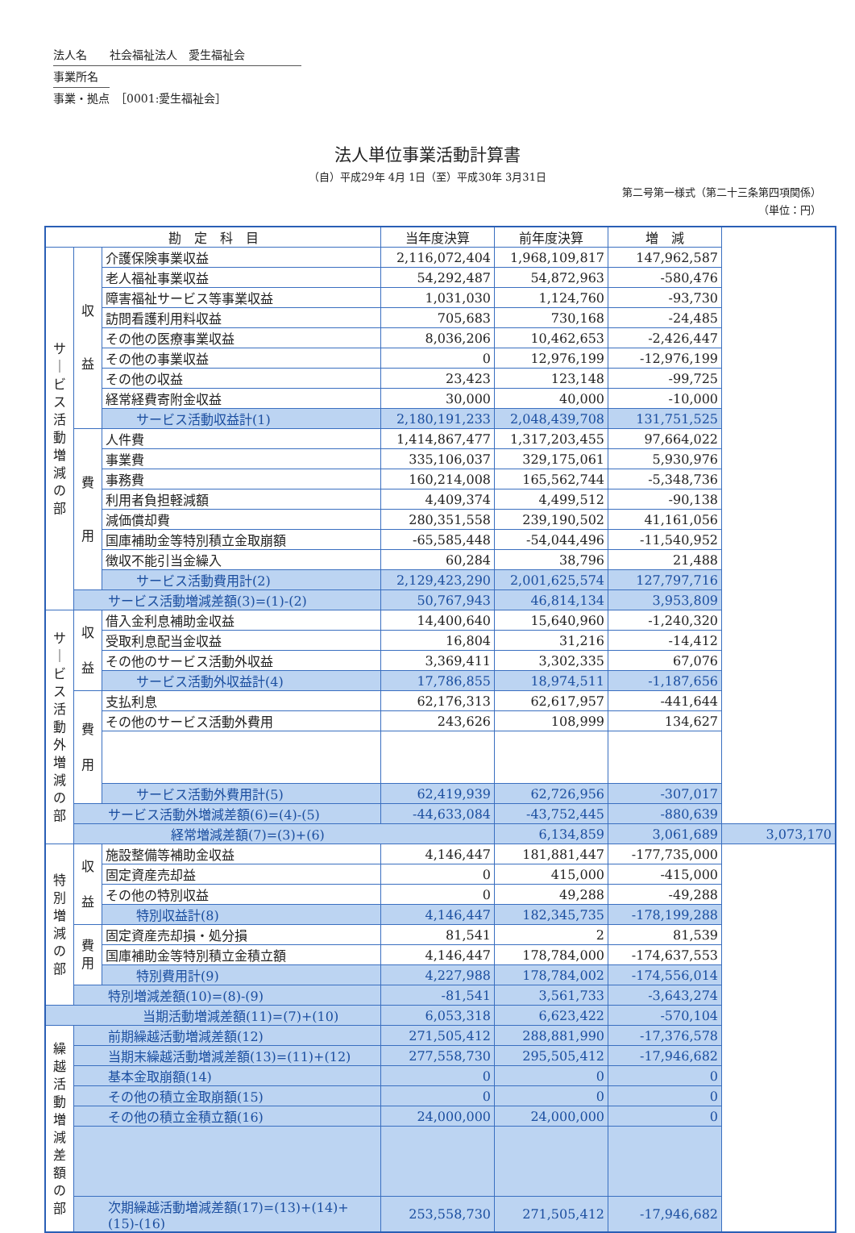法人名　　社会福祉法人　愛生福祉会　　　　　
事業所名　
事業・拠点　［0001:愛生福祉会］
法人単位事業活動計算書
（自）平成29年 4月 1日（至）平成30年 3月31日
第二号第一様式（第二十三条第四項関係）
（単位：円）
| 勘 定 科 目 | | | 当年度決算 | 前年度決算 | 増 減 | |
| --- | --- | --- | --- | --- | --- | --- |
| サ ｜ ビ ス 活 動 増 減 の 部 | 収 益 | 介護保険事業収益 | 2,116,072,404 | 1,968,109,817 | 147,962,587 | |
| | | 老人福祉事業収益 | 54,292,487 | 54,872,963 | -580,476 | |
| | | 障害福祉サービス等事業収益 | 1,031,030 | 1,124,760 | -93,730 | |
| | | 訪問看護利用料収益 | 705,683 | 730,168 | -24,485 | |
| | | その他の医療事業収益 | 8,036,206 | 10,462,653 | -2,426,447 | |
| | | その他の事業収益 | 0 | 12,976,199 | -12,976,199 | |
| | | その他の収益 | 23,423 | 123,148 | -99,725 | |
| | | 経常経費寄附金収益 | 30,000 | 40,000 | -10,000 | |
| | | サービス活動収益計(1) | 2,180,191,233 | 2,048,439,708 | 131,751,525 | |
| | 費 用 | 人件費 | 1,414,867,477 | 1,317,203,455 | 97,664,022 | |
| | | 事業費 | 335,106,037 | 329,175,061 | 5,930,976 | |
| | | 事務費 | 160,214,008 | 165,562,744 | -5,348,736 | |
| | | 利用者負担軽減額 | 4,409,374 | 4,499,512 | -90,138 | |
| | | 減価償却費 | 280,351,558 | 239,190,502 | 41,161,056 | |
| | | 国庫補助金等特別積立金取崩額 | -65,585,448 | -54,044,496 | -11,540,952 | |
| | | 徴収不能引当金繰入 | 60,284 | 38,796 | 21,488 | |
| | | サービス活動費用計(2) | 2,129,423,290 | 2,001,625,574 | 127,797,716 | |
| | サービス活動増減差額(3)=(1)-(2) | | 50,767,943 | 46,814,134 | 3,953,809 | |
| サ ｜ ビ ス 活 動 外 増 減 の 部 | 収 益 | 借入金利息補助金収益 | 14,400,640 | 15,640,960 | -1,240,320 | |
| | | 受取利息配当金収益 | 16,804 | 31,216 | -14,412 | |
| | | その他のサービス活動外収益 | 3,369,411 | 3,302,335 | 67,076 | |
| | | サービス活動外収益計(4) | 17,786,855 | 18,974,511 | -1,187,656 | |
| | 費 用 | 支払利息 | 62,176,313 | 62,617,957 | -441,644 | |
| | | その他のサービス活動外費用 | 243,626 | 108,999 | 134,627 | |
| | | サービス活動外費用計(5) | 62,419,939 | 62,726,956 | -307,017 | |
| | サービス活動外増減差額(6)=(4)-(5) | | -44,633,084 | -43,752,445 | -880,639 | |
| | 経常増減差額(7)=(3)+(6) | | | 6,134,859 | 3,061,689 | 3,073,170 |
| 特 別 増 減 の 部 | 収 益 | 施設整備等補助金収益 | 4,146,447 | 181,881,447 | -177,735,000 | |
| | | 固定資産売却益 | 0 | 415,000 | -415,000 | |
| | | その他の特別収益 | 0 | 49,288 | -49,288 | |
| | | 特別収益計(8) | 4,146,447 | 182,345,735 | -178,199,288 | |
| | 費 用 | 固定資産売却損・処分損 | 81,541 | 2 | 81,539 | |
| | | 国庫補助金等特別積立金積立額 | 4,146,447 | 178,784,000 | -174,637,553 | |
| | | 特別費用計(9) | 4,227,988 | 178,784,002 | -174,556,014 | |
| | 特別増減差額(10)=(8)-(9) | | -81,541 | 3,561,733 | -3,643,274 | |
| 当期活動増減差額(11)=(7)+(10) | | | 6,053,318 | 6,623,422 | -570,104 | |
| 繰 越 活 動 増 減 差 額 の 部 | 前期繰越活動増減差額(12) | | 271,505,412 | 288,881,990 | -17,376,578 | |
| | 当期末繰越活動増減差額(13)=(11)+(12) | | 277,558,730 | 295,505,412 | -17,946,682 | |
| | 基本金取崩額(14) | | 0 | 0 | 0 | |
| | その他の積立金取崩額(15) | | 0 | 0 | 0 | |
| | その他の積立金積立額(16) | | 24,000,000 | 24,000,000 | 0 | |
| | 次期繰越活動増減差額(17)=(13)+(14)+(15)-(16) | | 253,558,730 | 271,505,412 | -17,946,682 | |